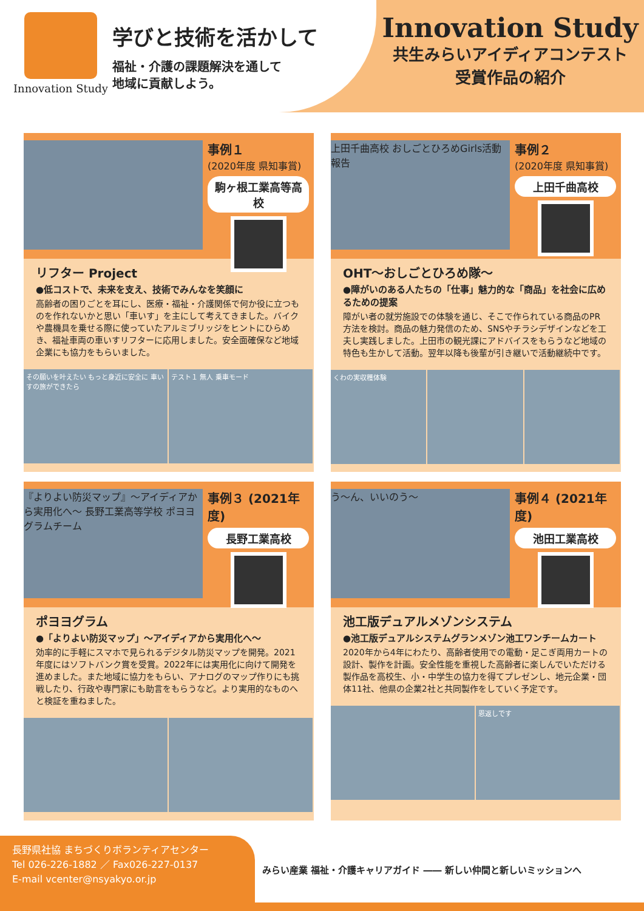Innovation Study
学びと技術を活かして
福祉・介護の課題解決を通して
地域に貢献しよう。
Innovation Study
共生みらいアイディアコンテスト
受賞作品の紹介
事例１
(2020年度 県知事賞)
駒ヶ根工業高等高校
リフター Project
●低コストで、未来を支え、技術でみんなを笑顔に
高齢者の困りごとを耳にし、医療・福祉・介護関係で何か役に立つものを作れないかと思い「車いす」を主にして考えてきました。バイクや農機具を乗せる際に使っていたアルミブリッジをヒントにひらめき、福祉車両の車いすリフターに応用しました。安全面確保など地域企業にも協力をもらいました。
その願いを叶えたい もっと身近に安全に 車いすの旅ができたら
テスト１ 無人 乗車モード
上田千曲高校 おしごとひろめGirls活動報告
事例２
(2020年度 県知事賞)
上田千曲高校
OHT～おしごとひろめ隊～
●障がいのある人たちの「仕事」魅力的な「商品」を社会に広めるための提案
障がい者の就労施設での体験を通じ、そこで作られている商品のPR方法を検討。商品の魅力発信のため、SNSやチラシデザインなどを工夫し実践しました。上田市の観光課にアドバイスをもらうなど地域の特色も生かして活動。翌年以降も後輩が引き継いで活動継続中です。
くわの実収穫体験
『よりよい防災マップ』～アイディアから実用化へ～ 長野工業高等学校 ポヨヨグラムチーム
事例３ (2021年度)
長野工業高校
ポヨヨグラム
●「よりよい防災マップ」～アイディアから実用化へ～
効率的に手軽にスマホで見られるデジタル防災マップを開発。2021年度にはソフトバンク賞を受賞。2022年には実用化に向けて開発を進めました。また地域に協力をもらい、アナログのマップ作りにも挑戦したり、行政や専門家にも助言をもらうなど。より実用的なものへと検証を重ねました。
う～ん、いいのう～
事例４ (2021年度)
池田工業高校
池工版デュアルメゾンシステム
●池工版デュアルシステムグランメゾン池工ワンチームカート
2020年から4年にわたり、高齢者使用での電動・足こぎ両用カートの設計、製作を計画。安全性能を重視した高齢者に楽しんでいただける製作品を高校生、小・中学生の協力を得てプレゼンし、地元企業・団体11社、他県の企業2社と共同製作をしていく予定です。
恩返しです
長野県社協 まちづくりボランティアセンター
Tel 026-226-1882 ／ Fax026-227-0137
E-mail vcenter@nsyakyo.or.jp
みらい産業 福祉・介護キャリアガイド ―― 新しい仲間と新しいミッションへ